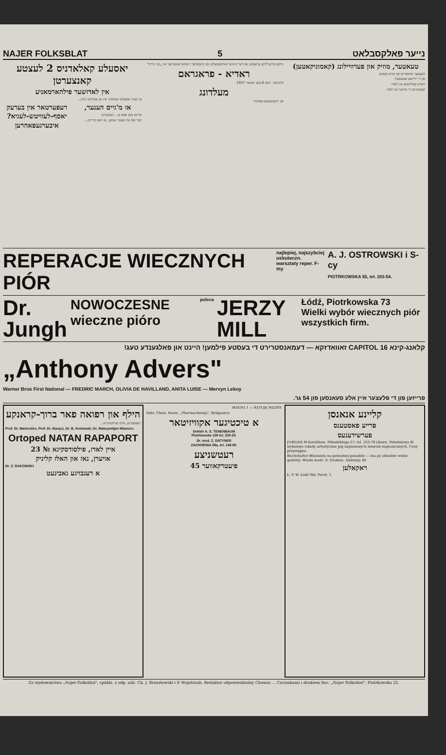NAJER FOLKSBLAT 5 נייער פאלקסבלאט
יאסעלע קאלאדניס 2 לעצטע קאנצערטן
אין לאדזשער פילהארמאניע
צו הערן יאסעלע קאלאדני איז אן אמת'ער נחת...
אז מ'גיים הענער,
סריגט מען אפט א... העכערונג
דער סוף איז אבער געווען, אז דאס קריזיס...
רעפערטאר אין בערעק יאסף-לעוויטש-לעגיא?
איבערגעפאהרען
הויפט פייערליכע ערעפנונג פון דער בינדער-אויסשטעלונג פון קינסטלער זיגמונט שטערנער אין „בני ברית"
ראדיא - פראגראם
מיטוואך, דעם 6-טען יאנואר 1937
מעלדונג
פון יודענשטאט-פארטיי
טעאטער, מוזיק און פערוויילונג (קאמוניקאטען)
לעצטער אויפטריט פון קורט קאטש
פון די יידישע טעאטערן
דאדא קאלינובנא אין לאדז
קענקא פון די טידער אין לאדז
REPERACJE WIECZNYCH PIÓR najlepiej, najszybciej uskuteczn. warsztaty reper. F-my A. J. OSTROWSKI i S-cy
PIOTRKOWSKA 55, tel. 203-54.
Dr. Jungh NOWOCZESNE wieczne pióro poleca JERZY MILL Łódź, Piotrkowska 73
Wielki wybór wiecznych piór wszystkich firm.
קלאנג-קינא CAPITOL 16 זאוואדזקא — דעמאנסטרירט די בעסטע פילמען! היינט און פאלגענדע טעג!
„Anthony Advers"
Warner Bros First National — FREDRIC MARCH, OLIVIA DE HAVILLAND, ANITA LUISE — Mervyn Lekoy
פרייזען פון די פלעצער איין אלע סעאנסען פון 54 גר.
הילף און רפואה פאר ברוך-קראנקע
ראמאטיזם, אויף נערוועזקייט...
Prof. Dr. Marischler, Prof. Dr. Barącz, Dr. B. Kielowski, Dr. Maksymiljan Müanzer.
Ortoped NATAN RAPAPORT
איין לאדז, פילסודסקיגא № 23
אויערן, נאז און האלז קליניק
Dr. Z. RAKOWSKI
א רעגבויגע גאבינעט
MAGNI 1 — RATUJE WŁOSY
Fabr. Chem. Kosm. „Pharmachemja", Bydgoszcz.
א טיכטיגער אקוויזיטאר
Doktór A. S. TENENBAUM
Piotrkowska 109 tel. 220-25.
Dr. med. Z. DATYNER
ZACHODNIA 59a, tel. 148-95.
רעטשניצע
פיעטרקאווער 45
קליינע אנאנסן
פרייע פאסטענס
פערשידענעס
JUBILER M.Kornblum, Piłsudskiego 57, tel. 255-76 (dawn. Południowa 8) wykonuje roboty artystyczne p/g najnowszych wzorów zagranicznych. Ceny przystępne.
Buchchalter-Bilansista na poważnej posadzie — ma po obiedzie wolne godziny. Wiado mość: S. Drobnis. Andrzeja 46
ראקאלען
Ł. P. W. Łódź Skr. Poczt. 1.
Za wydownictwo „Najer Folksblat", spółdz. z odp. udz. Ch. J. Brzustowski i P. Wajntraub. Redaktor odpowiedzialny Chenon … Czcionkami i drukiem tłoc. „Najer Folksblat", Piotrkowska 21.